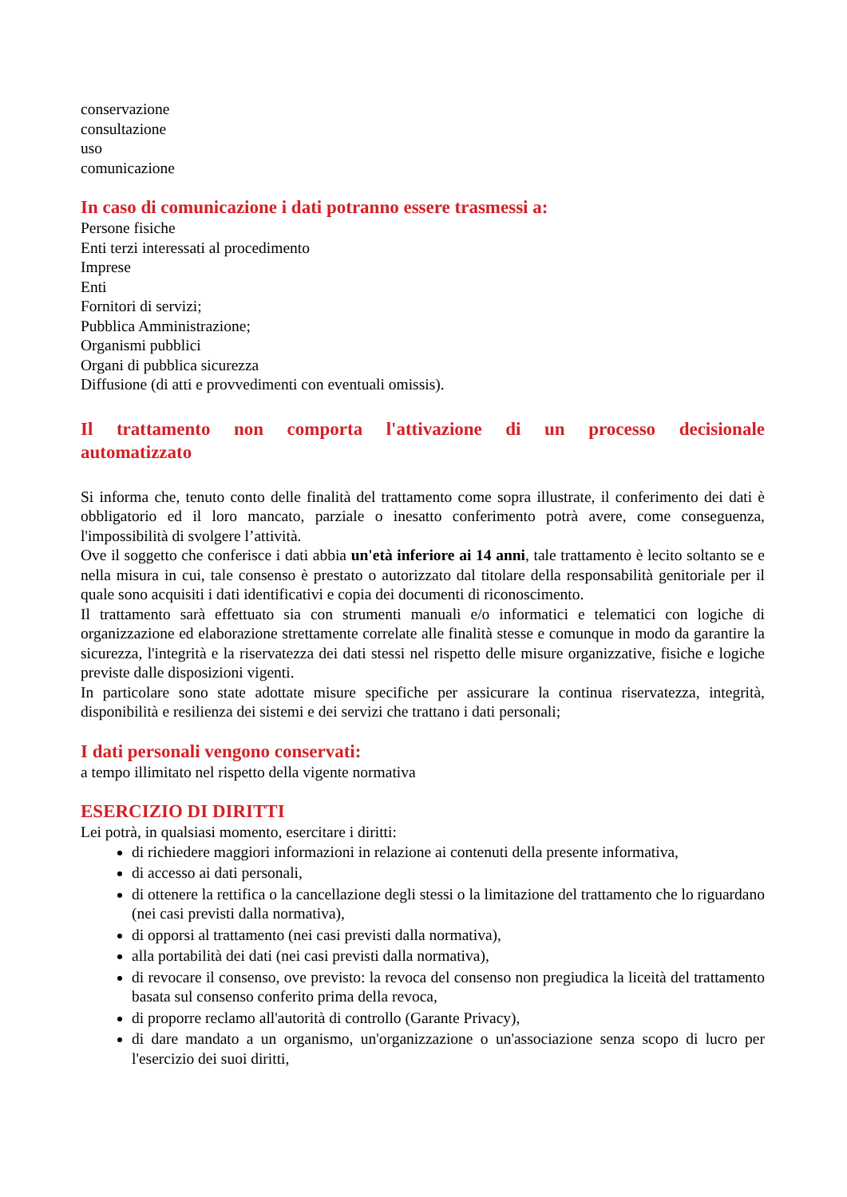conservazione
consultazione
uso
comunicazione
In caso di comunicazione i dati potranno essere trasmessi a:
Persone fisiche
Enti terzi interessati al procedimento
Imprese
Enti
Fornitori di servizi;
Pubblica Amministrazione;
Organismi pubblici
Organi di pubblica sicurezza
Diffusione (di atti e provvedimenti con eventuali omissis).
Il trattamento non comporta l'attivazione di un processo decisionale automatizzato
Si informa che, tenuto conto delle finalità del trattamento come sopra illustrate, il conferimento dei dati è obbligatorio ed il loro mancato, parziale o inesatto conferimento potrà avere, come conseguenza, l'impossibilità di svolgere l’attività.
Ove il soggetto che conferisce i dati abbia un'età inferiore ai 14 anni, tale trattamento è lecito soltanto se e nella misura in cui, tale consenso è prestato o autorizzato dal titolare della responsabilità genitoriale per il quale sono acquisiti i dati identificativi e copia dei documenti di riconoscimento.
Il trattamento sarà effettuato sia con strumenti manuali e/o informatici e telematici con logiche di organizzazione ed elaborazione strettamente correlate alle finalità stesse e comunque in modo da garantire la sicurezza, l'integrità e la riservatezza dei dati stessi nel rispetto delle misure organizzative, fisiche e logiche previste dalle disposizioni vigenti.
In particolare sono state adottate misure specifiche per assicurare la continua riservatezza, integrità, disponibilità e resilienza dei sistemi e dei servizi che trattano i dati personali;
I dati personali vengono conservati:
a tempo illimitato nel rispetto della vigente normativa
ESERCIZIO DI DIRITTI
Lei potrà, in qualsiasi momento, esercitare i diritti:
di richiedere maggiori informazioni in relazione ai contenuti della presente informativa,
di accesso ai dati personali,
di ottenere la rettifica o la cancellazione degli stessi o la limitazione del trattamento che lo riguardano (nei casi previsti dalla normativa),
di opporsi al trattamento (nei casi previsti dalla normativa),
alla portabilità dei dati (nei casi previsti dalla normativa),
di revocare il consenso, ove previsto: la revoca del consenso non pregiudica la liceità del trattamento basata sul consenso conferito prima della revoca,
di proporre reclamo all'autorità di controllo (Garante Privacy),
di dare mandato a un organismo, un'organizzazione o un'associazione senza scopo di lucro per l'esercizio dei suoi diritti,